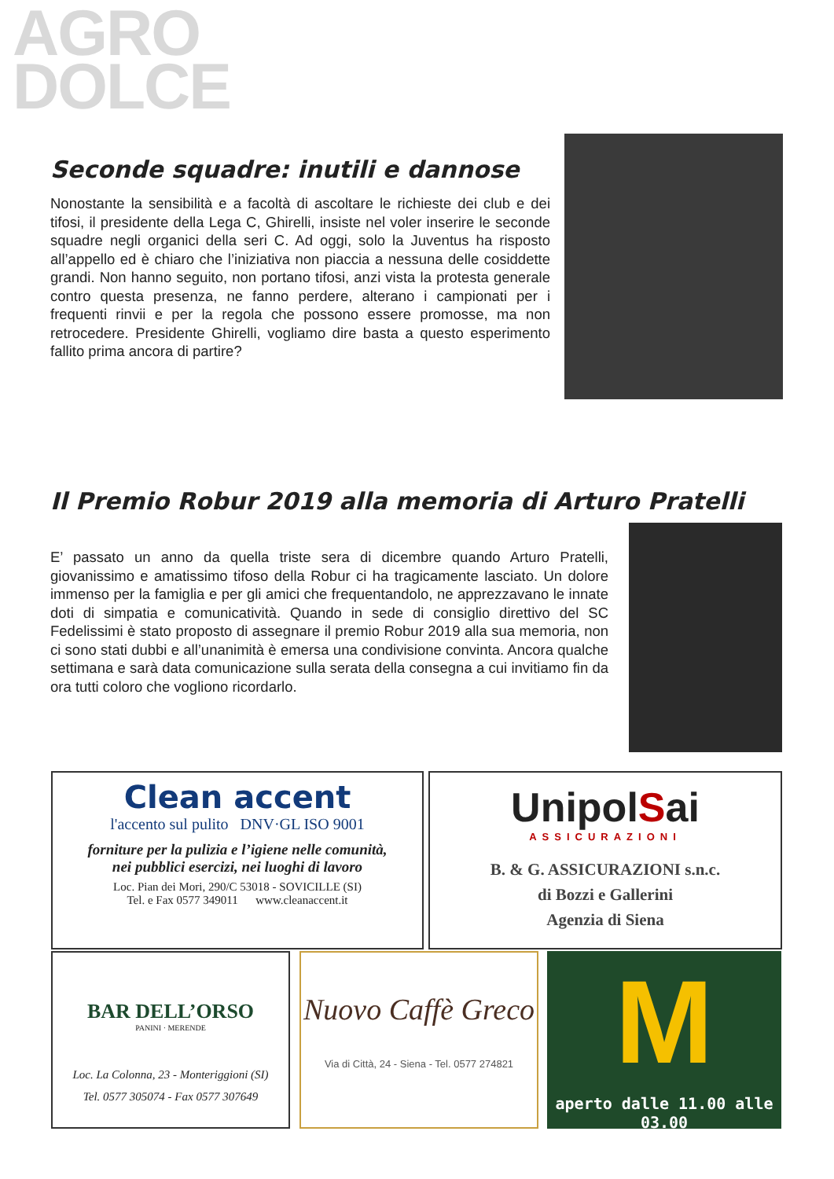AGRO
DOLCE
Seconde squadre: inutili e dannose
Nonostante la sensibilità e a facoltà di ascoltare le richieste dei club e dei tifosi, il presidente della Lega C, Ghirelli, insiste nel voler inserire le seconde squadre negli organici della seri C. Ad oggi, solo la Juventus ha risposto all’appello ed è chiaro che l’iniziativa non piaccia a nessuna delle cosiddette grandi. Non hanno seguito, non portano tifosi, anzi vista la protesta generale contro questa presenza, ne fanno perdere, alterano i campionati per i frequenti rinvii e per la regola che possono essere promosse, ma non retrocedere. Presidente Ghirelli, vogliamo dire basta a questo esperimento fallito prima ancora di partire?
Il Premio Robur 2019 alla memoria di Arturo Pratelli
E’ passato un anno da quella triste sera di dicembre quando Arturo Pratelli, giovanissimo e amatissimo tifoso della Robur ci ha tragicamente lasciato. Un dolore immenso per la famiglia e per gli amici che frequentandolo, ne apprezzavano le innate doti di simpatia e comunicatività. Quando in sede di consiglio direttivo del SC Fedelissimi è stato proposto di assegnare il premio Robur 2019 alla sua memoria, non ci sono stati dubbi e all’unanimità è emersa una condivisione convinta. Ancora qualche settimana e sarà data comunicazione sulla serata della consegna a cui invitiamo fin da ora tutti coloro che vogliono ricordarlo.
Clean accent
l'accento sul pulito DNV·GL ISO 9001
forniture per la pulizia e l’igiene nelle comunità,
nei pubblici esercizi, nei luoghi di lavoro
Loc. Pian dei Mori, 290/C 53018 - SOVICILLE (SI)
Tel. e Fax 0577 349011 www.cleanaccent.it
UnipolSai
ASSICURAZIONI
B. & G. ASSICURAZIONI s.n.c.
di Bozzi e Gallerini
Agenzia di Siena
BAR DELL’ORSO
PANINI · MERENDE
Loc. La Colonna, 23 - Monteriggioni (SI)
Tel. 0577 305074 - Fax 0577 307649
Nuovo Caffè Greco
Via di Città, 24 - Siena - Tel. 0577 274821
M
aperto dalle 11.00 alle 03.00